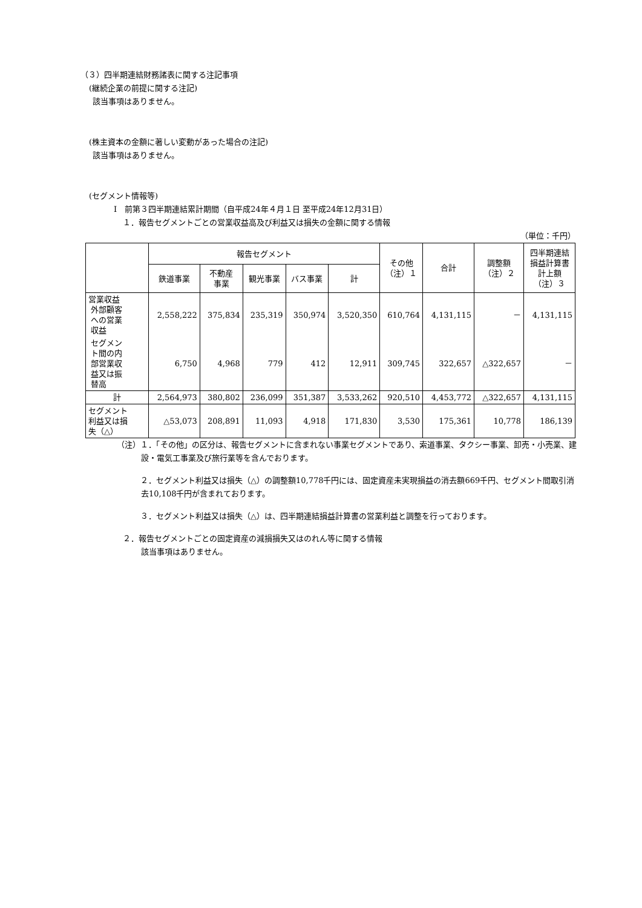（３）四半期連結財務諸表に関する注記事項
(継続企業の前提に関する注記)
該当事項はありません。
(株主資本の金額に著しい変動があった場合の注記)
該当事項はありません。
(セグメント情報等)
Ⅰ　前第３四半期連結累計期間（自平成24年４月１日 至平成24年12月31日）
１．報告セグメントごとの営業収益高及び利益又は損失の金額に関する情報
（単位：千円）
| | 報告セグメント | | | | | その他 （注）１ | 合計 | 調整額 （注）２ | 四半期連結 損益計算書 計上額 （注）３ |
| --- | --- | --- | --- | --- | --- | --- | --- | --- | --- |
| | 鉄道事業 | 不動産 事業 | 観光事業 | バス事業 | 計 | | | | |
| 営業収益 外部顧客 への営業 収益 | 2,558,222 | 375,834 | 235,319 | 350,974 | 3,520,350 | 610,764 | 4,131,115 | － | 4,131,115 |
| セグメン ト間の内 部営業収 益又は振 替高 | 6,750 | 4,968 | 779 | 412 | 12,911 | 309,745 | 322,657 | △322,657 | － |
| 計 | 2,564,973 | 380,802 | 236,099 | 351,387 | 3,533,262 | 920,510 | 4,453,772 | △322,657 | 4,131,115 |
| セグメント 利益又は損 失（△） | △53,073 | 208,891 | 11,093 | 4,918 | 171,830 | 3,530 | 175,361 | 10,778 | 186,139 |
（注）１．「その他」の区分は、報告セグメントに含まれない事業セグメントであり、索道事業、タクシー事業、卸売・小売業、建設・電気工事業及び旅行業等を含んでおります。
　　　２．セグメント利益又は損失（△）の調整額10,778千円には、固定資産未実現損益の消去額669千円、セグメント間取引消去10,108千円が含まれております。
　　　３．セグメント利益又は損失（△）は、四半期連結損益計算書の営業利益と調整を行っております。
２．報告セグメントごとの固定資産の減損損失又はのれん等に関する情報
該当事項はありません。